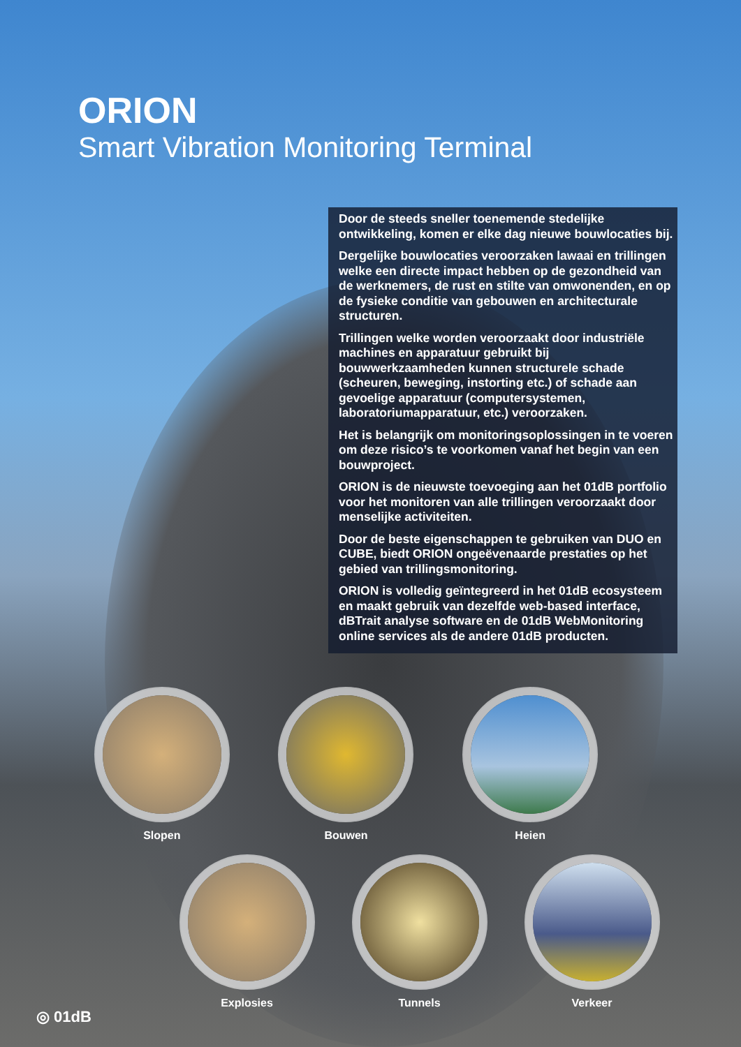ORION
Smart Vibration Monitoring Terminal
Door de steeds sneller toenemende stedelijke ontwikkeling, komen er elke dag nieuwe bouwlocaties bij.
Dergelijke bouwlocaties veroorzaken lawaai en trillingen welke een directe impact hebben op de gezondheid van de werknemers, de rust en stilte van omwonenden, en op de fysieke conditie van gebouwen en architecturale structuren.
Trillingen welke worden veroorzaakt door industriële machines en apparatuur gebruikt bij bouwwerkzaamheden kunnen structurele schade (scheuren, beweging, instorting etc.) of schade aan gevoelige apparatuur (computersystemen, laboratoriumapparatuur, etc.) veroorzaken.
Het is belangrijk om monitoringsoplossingen in te voeren om deze risico’s te voorkomen vanaf het begin van een bouwproject.
ORION is de nieuwste toevoeging aan het 01dB portfolio voor het monitoren van alle trillingen veroorzaakt door menselijke activiteiten.
Door de beste eigenschappen te gebruiken van DUO en CUBE, biedt ORION ongeëvenaarde prestaties op het gebied van trillingsmonitoring.
ORION is volledig geïntegreerd in het 01dB ecosysteem en maakt gebruik van dezelfde web-based interface, dBTrait analyse software en de 01dB WebMonitoring online services als de andere 01dB producten.
Slopen Bouwen Heien
Explosies Tunnels Verkeer
◎ 01dB